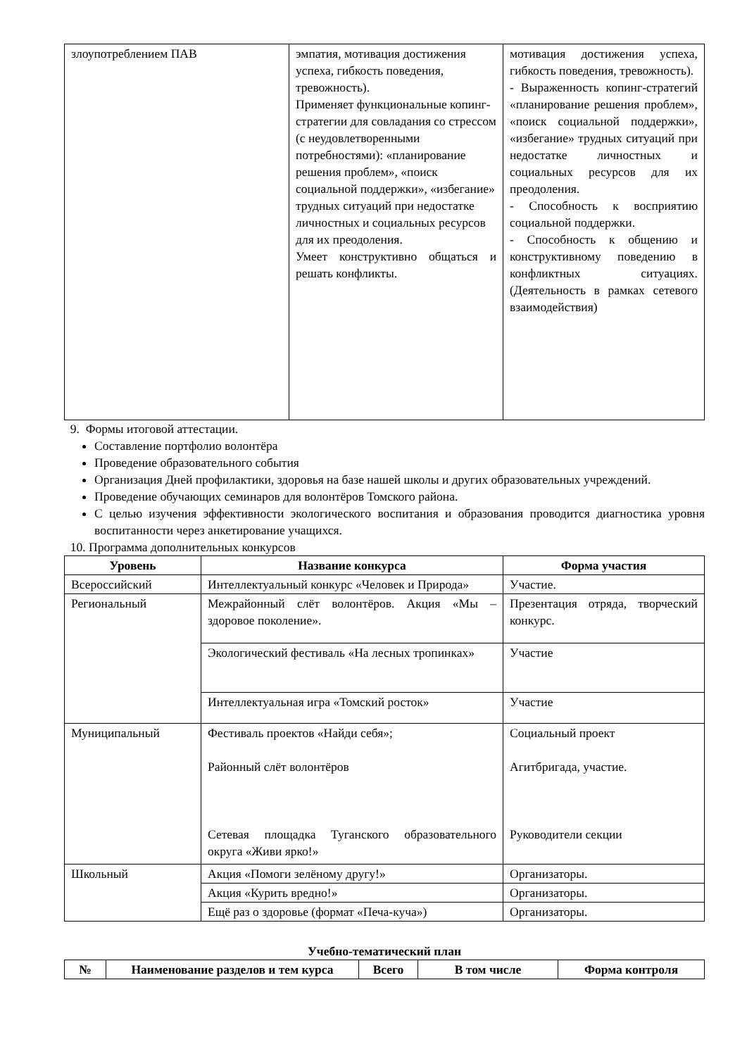| злоупотреблением ПАВ | эмпатия, мотивация достижения успеха, гибкость поведения, тревожность). Применяет функциональные копинг-стратегии для совладания со стрессом (с неудовлетворенными потребностями): «планирование решения проблем», «поиск социальной поддержки», «избегание» трудных ситуаций при недостатке личностных и социальных ресурсов для их преодоления. Умеет конструктивно общаться и решать конфликты. | мотивация достижения успеха, гибкость поведения, тревожность). - Выраженность копинг-стратегий «планирование решения проблем», «поиск социальной поддержки», «избегание» трудных ситуаций при недостатке личностных и социальных ресурсов для их преодоления. - Способность к восприятию социальной поддержки. - Способность к общению и конструктивному поведению в конфликтных ситуациях. (Деятельность в рамках сетевого взаимодействия) |
9. Формы итоговой аттестации.
Составление портфолио волонтёра
Проведение образовательного события
Организация Дней профилактики, здоровья на базе нашей школы и других образовательных учреждений.
Проведение обучающих семинаров для волонтёров Томского района.
С целью изучения эффективности экологического воспитания и образования проводится диагностика уровня воспитанности через анкетирование учащихся.
10. Программа дополнительных конкурсов
| Уровень | Название конкурса | Форма участия |
| --- | --- | --- |
| Всероссийский | Интеллектуальный конкурс «Человек и Природа» | Участие. |
| Региональный | Межрайонный слёт волонтёров. Акция «Мы – здоровое поколение». | Презентация отряда, творческий конкурс. |
| | Экологический фестиваль «На лесных тропинках» | Участие |
| | Интеллектуальная игра «Томский росток» | Участие |
| Муниципальный | Фестиваль проектов «Найди себя»; Районный слёт волонтёров Сетевая площадка Туганского образовательного округа «Живи ярко!» | Социальный проект Агитбригада, участие. Руководители секции |
| Школьный | Акция «Помоги зелёному другу!» | Организаторы. |
| | Акция «Курить вредно!» | Организаторы. |
| | Ещё раз о здоровье (формат «Печа-куча») | Организаторы. |
Учебно-тематический план
| № | Наименование разделов и тем курса | Всего | В том числе | Форма контроля |
| --- | --- | --- | --- | --- |